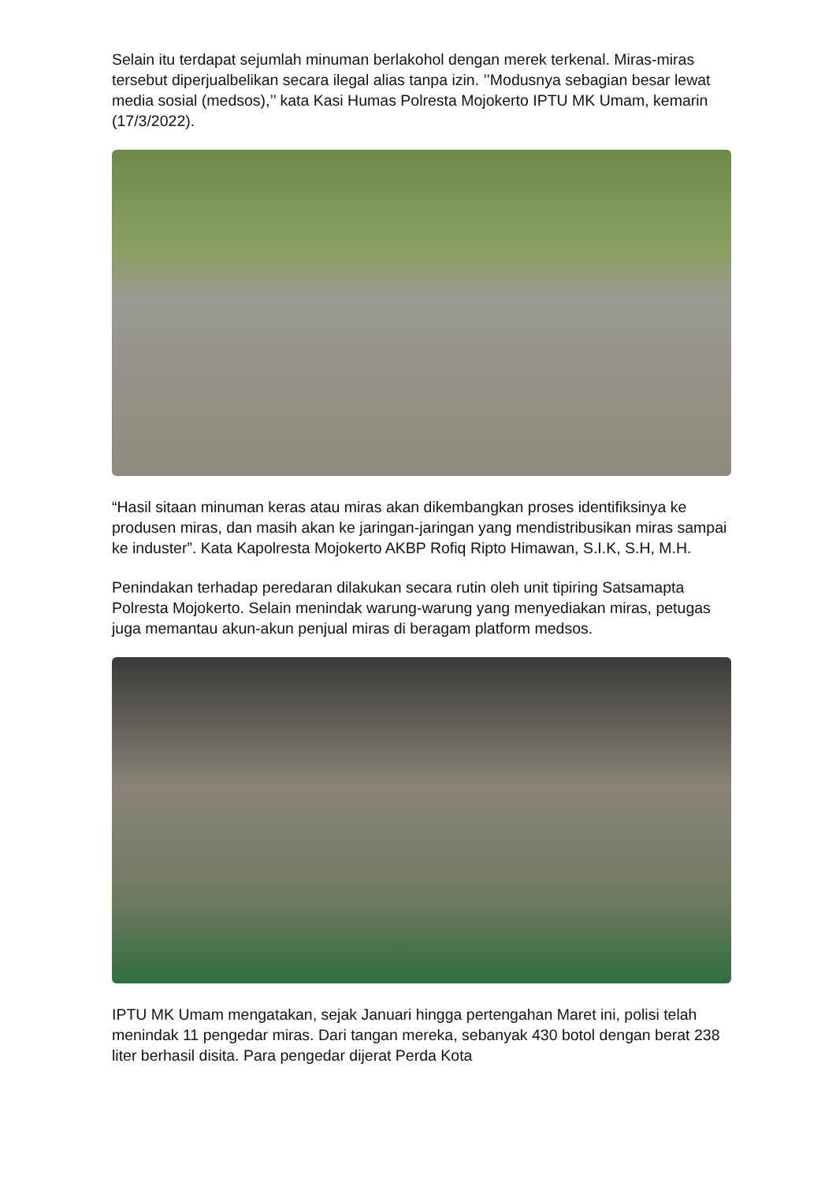Selain itu terdapat sejumlah minuman berlakohol dengan merek terkenal. Miras-miras tersebut diperjualbelikan secara ilegal alias tanpa izin. ’’Modusnya sebagian besar lewat media sosial (medsos),’’ kata Kasi Humas Polresta Mojokerto IPTU MK Umam, kemarin (17/3/2022).
“Hasil sitaan minuman keras atau miras akan dikembangkan proses identifiksinya ke produsen miras, dan masih akan ke jaringan-jaringan yang mendistribusikan miras sampai ke induster”. Kata Kapolresta Mojokerto AKBP Rofiq Ripto Himawan, S.I.K, S.H, M.H.
Penindakan terhadap peredaran dilakukan secara rutin oleh unit tipiring Satsamapta Polresta Mojokerto. Selain menindak warung-warung yang menyediakan miras, petugas juga memantau akun-akun penjual miras di beragam platform medsos.
IPTU MK Umam mengatakan, sejak Januari hingga pertengahan Maret ini, polisi telah menindak 11 pengedar miras. Dari tangan mereka, sebanyak 430 botol dengan berat 238 liter berhasil disita. Para pengedar dijerat Perda Kota